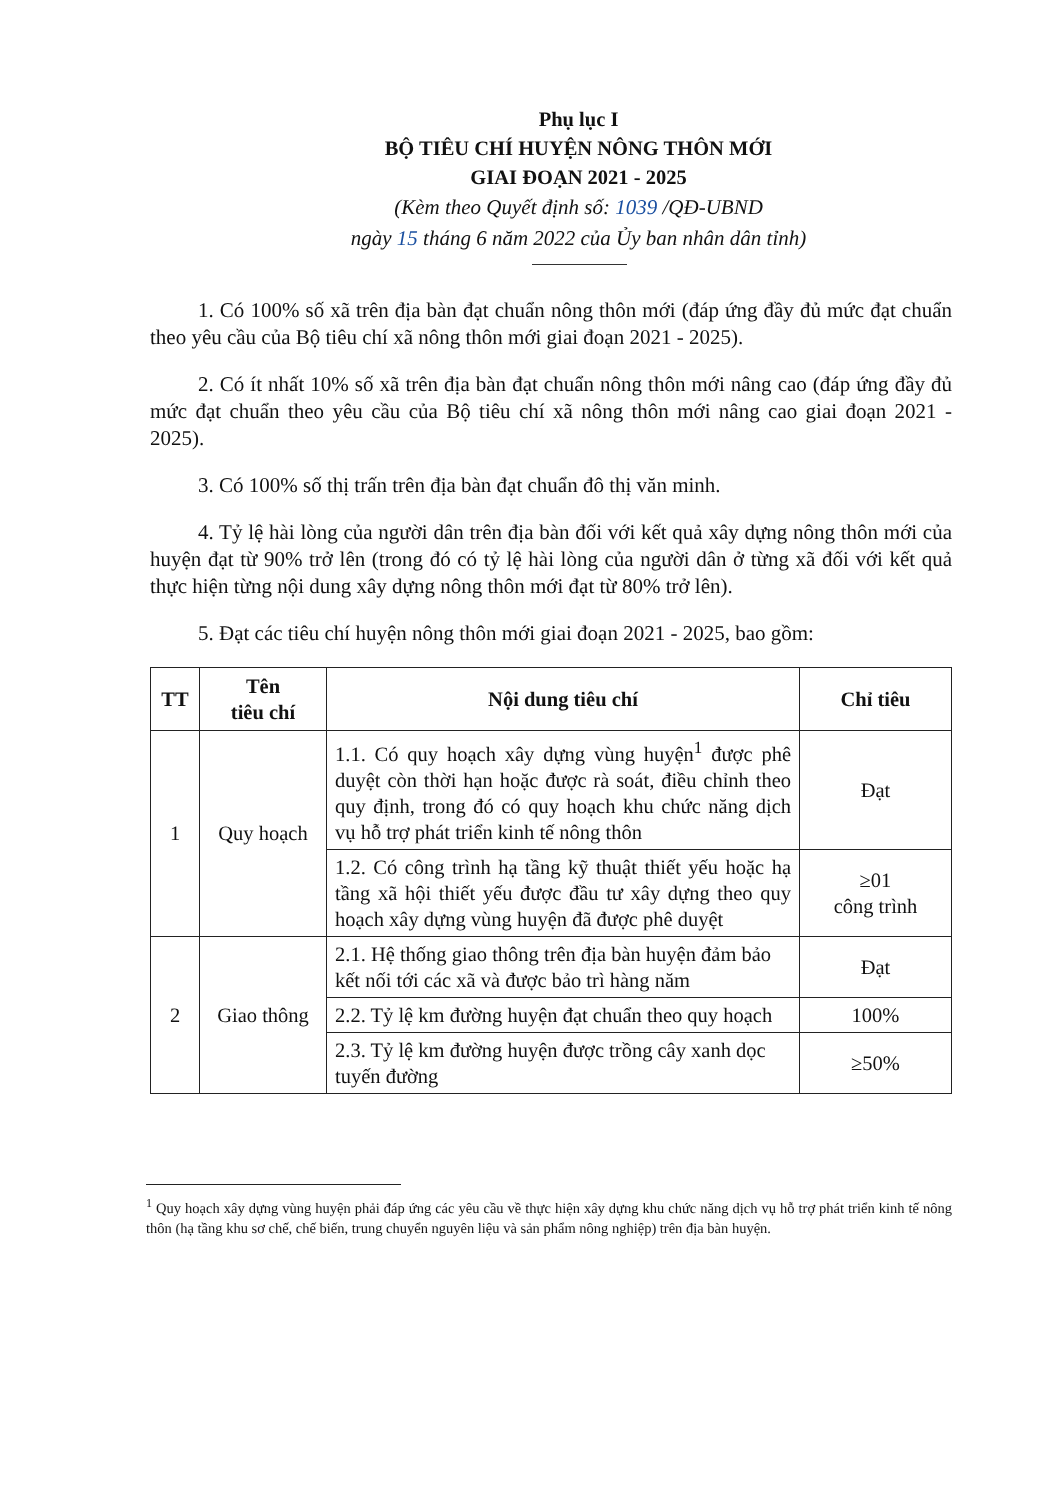Phụ lục I
BỘ TIÊU CHÍ HUYỆN NÔNG THÔN MỚI
GIAI ĐOẠN 2021 - 2025
(Kèm theo Quyết định số: 1039 /QĐ-UBND
ngày 15 tháng 6 năm 2022 của Ủy ban nhân dân tỉnh)
1. Có 100% số xã trên địa bàn đạt chuẩn nông thôn mới (đáp ứng đầy đủ mức đạt chuẩn theo yêu cầu của Bộ tiêu chí xã nông thôn mới giai đoạn 2021 - 2025).
2. Có ít nhất 10% số xã trên địa bàn đạt chuẩn nông thôn mới nâng cao (đáp ứng đầy đủ mức đạt chuẩn theo yêu cầu của Bộ tiêu chí xã nông thôn mới nâng cao giai đoạn 2021 - 2025).
3. Có 100% số thị trấn trên địa bàn đạt chuẩn đô thị văn minh.
4. Tỷ lệ hài lòng của người dân trên địa bàn đối với kết quả xây dựng nông thôn mới của huyện đạt từ 90% trở lên (trong đó có tỷ lệ hài lòng của người dân ở từng xã đối với kết quả thực hiện từng nội dung xây dựng nông thôn mới đạt từ 80% trở lên).
5. Đạt các tiêu chí huyện nông thôn mới giai đoạn 2021 - 2025, bao gồm:
| TT | Tên tiêu chí | Nội dung tiêu chí | Chỉ tiêu |
| --- | --- | --- | --- |
| 1 | Quy hoạch | 1.1. Có quy hoạch xây dựng vùng huyện<sup>1</sup> được phê duyệt còn thời hạn hoặc được rà soát, điều chỉnh theo quy định, trong đó có quy hoạch khu chức năng dịch vụ hỗ trợ phát triển kinh tế nông thôn | Đạt |
| | | 1.2. Có công trình hạ tầng kỹ thuật thiết yếu hoặc hạ tầng xã hội thiết yếu được đầu tư xây dựng theo quy hoạch xây dựng vùng huyện đã được phê duyệt | ≥01 công trình |
| 2 | Giao thông | 2.1. Hệ thống giao thông trên địa bàn huyện đảm bảo kết nối tới các xã và được bảo trì hàng năm | Đạt |
| | | 2.2. Tỷ lệ km đường huyện đạt chuẩn theo quy hoạch | 100% |
| | | 2.3. Tỷ lệ km đường huyện được trồng cây xanh dọc tuyến đường | ≥50% |
<sup>1</sup> Quy hoạch xây dựng vùng huyện phải đáp ứng các yêu cầu về thực hiện xây dựng khu chức năng dịch vụ hỗ trợ phát triển kinh tế nông thôn (hạ tầng khu sơ chế, chế biến, trung chuyển nguyên liệu và sản phẩm nông nghiệp) trên địa bàn huyện.